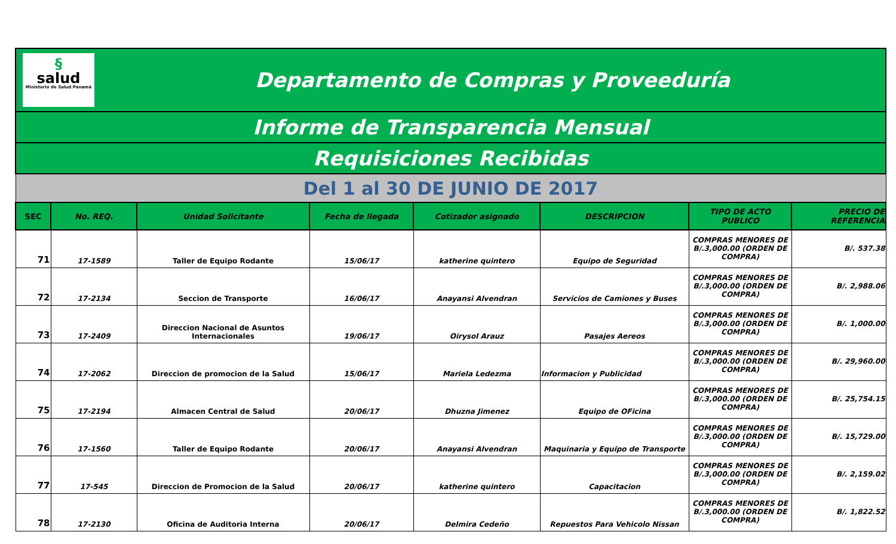| § salud Ministerio de Salud Panamá Departamento de Compras y Proveeduría | | | | | | | |
| Informe de Transparencia Mensual | | | | | | | |
| Requisiciones Recibidas | | | | | | | |
| Del 1 al 30 DE JUNIO DE 2017 | | | | | | | |
| SEC | No. REQ. | Unidad Solicitante | Fecha de llegada | Cotizador asignado | DESCRIPCION | TIPO DE ACTO PUBLICO | PRECIO DE REFERENCIA |
| 71 | 17-1589 | Taller de Equipo Rodante | 15/06/17 | katherine quintero | Equipo de Seguridad | COMPRAS MENORES DE B/.3,000.00 (ORDEN DE COMPRA) | B/. 537.38 |
| 72 | 17-2134 | Seccion de Transporte | 16/06/17 | Anayansi Alvendran | Servicios de Camiones y Buses | COMPRAS MENORES DE B/.3,000.00 (ORDEN DE COMPRA) | B/. 2,988.06 |
| 73 | 17-2409 | Direccion Nacional de Asuntos Internacionales | 19/06/17 | Oirysol Arauz | Pasajes Aereos | COMPRAS MENORES DE B/.3,000.00 (ORDEN DE COMPRA) | B/. 1,000.00 |
| 74 | 17-2062 | Direccion de promocion de la Salud | 15/06/17 | Mariela Ledezma | Informacion y Publicidad | COMPRAS MENORES DE B/.3,000.00 (ORDEN DE COMPRA) | B/. 29,960.00 |
| 75 | 17-2194 | Almacen Central de Salud | 20/06/17 | Dhuzna Jimenez | Equipo de OFicina | COMPRAS MENORES DE B/.3,000.00 (ORDEN DE COMPRA) | B/. 25,754.15 |
| 76 | 17-1560 | Taller de Equipo Rodante | 20/06/17 | Anayansi Alvendran | Maquinaria y Equipo de Transporte | COMPRAS MENORES DE B/.3,000.00 (ORDEN DE COMPRA) | B/. 15,729.00 |
| 77 | 17-545 | Direccion de Promocion de la Salud | 20/06/17 | katherine quintero | Capacitacion | COMPRAS MENORES DE B/.3,000.00 (ORDEN DE COMPRA) | B/. 2,159.02 |
| 78 | 17-2130 | Oficina de Auditoria Interna | 20/06/17 | Delmira Cedeño | Repuestos Para Vehicolo Nissan | COMPRAS MENORES DE B/.3,000.00 (ORDEN DE COMPRA) | B/. 1,822.52 |